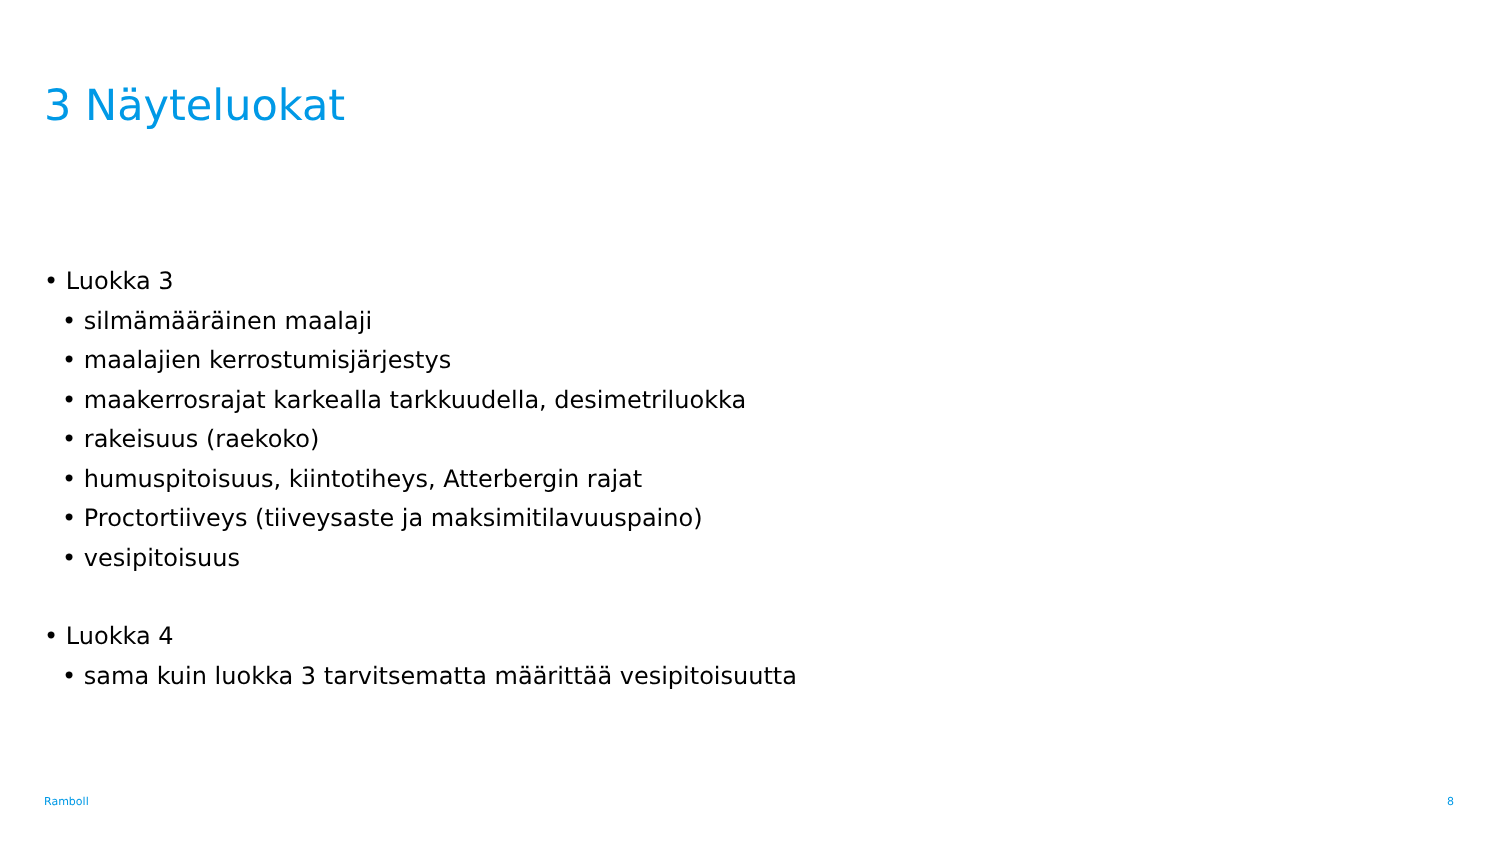3 Näyteluokat
• Luokka 3
• silmämääräinen maalaji
• maalajien kerrostumisjärjestys
• maakerrosrajat karkealla tarkkuudella, desimetriluokka
• rakeisuus (raekoko)
• humuspitoisuus, kiintotiheys, Atterbergin rajat
• Proctortiiveys (tiiveysaste ja maksimitilavuuspaino)
• vesipitoisuus
• Luokka 4
• sama kuin luokka 3 tarvitsematta määrittää vesipitoisuutta
Ramboll 8